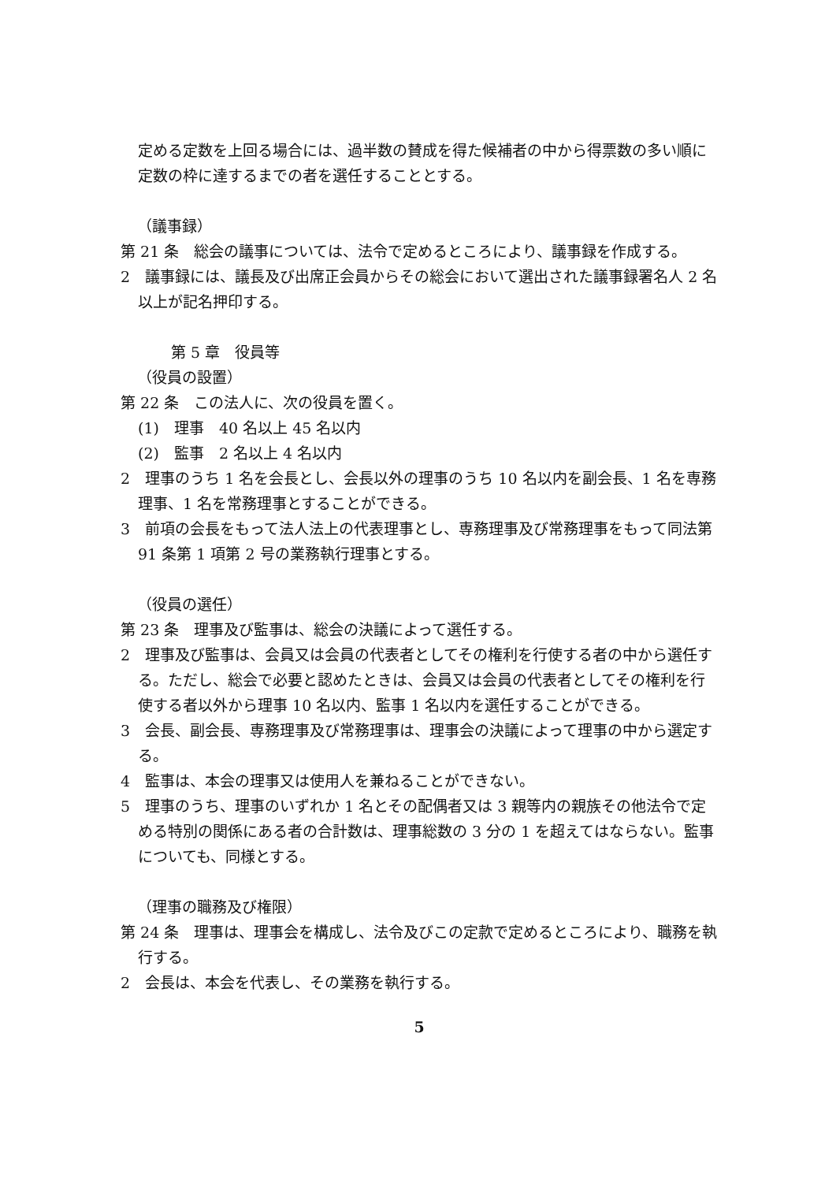定める定数を上回る場合には、過半数の賛成を得た候補者の中から得票数の多い順に定数の枠に達するまでの者を選任することとする。
（議事録）
第 21 条　総会の議事については、法令で定めるところにより、議事録を作成する。
2　議事録には、議長及び出席正会員からその総会において選出された議事録署名人 2 名以上が記名押印する。
第 5 章　役員等
（役員の設置）
第 22 条　この法人に、次の役員を置く。
(1)　理事　40 名以上 45 名以内
(2)　監事　2 名以上 4 名以内
2　理事のうち 1 名を会長とし、会長以外の理事のうち 10 名以内を副会長、1 名を専務理事、1 名を常務理事とすることができる。
3　前項の会長をもって法人法上の代表理事とし、専務理事及び常務理事をもって同法第 91 条第 1 項第 2 号の業務執行理事とする。
（役員の選任）
第 23 条　理事及び監事は、総会の決議によって選任する。
2　理事及び監事は、会員又は会員の代表者としてその権利を行使する者の中から選任する。ただし、総会で必要と認めたときは、会員又は会員の代表者としてその権利を行使する者以外から理事 10 名以内、監事 1 名以内を選任することができる。
3　会長、副会長、専務理事及び常務理事は、理事会の決議によって理事の中から選定する。
4　監事は、本会の理事又は使用人を兼ねることができない。
5　理事のうち、理事のいずれか 1 名とその配偶者又は 3 親等内の親族その他法令で定める特別の関係にある者の合計数は、理事総数の 3 分の 1 を超えてはならない。監事についても、同様とする。
（理事の職務及び権限）
第 24 条　理事は、理事会を構成し、法令及びこの定款で定めるところにより、職務を執行する。
2　会長は、本会を代表し、その業務を執行する。
5